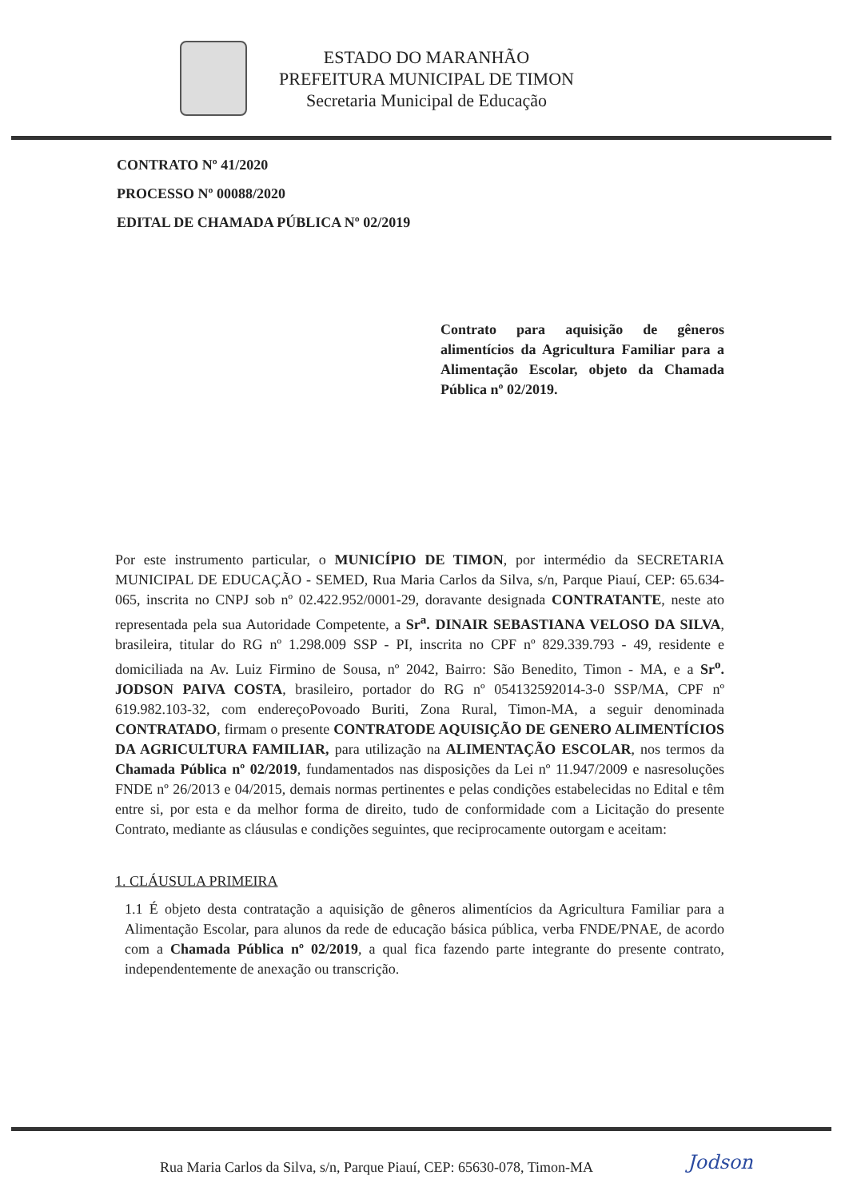ESTADO DO MARANHÃO
PREFEITURA MUNICIPAL DE TIMON
Secretaria Municipal de Educação
CONTRATO Nº 41/2020
PROCESSO Nº 00088/2020
EDITAL DE CHAMADA PÚBLICA Nº 02/2019
Contrato para aquisição de gêneros alimentícios da Agricultura Familiar para a Alimentação Escolar, objeto da Chamada Pública nº 02/2019.
Por este instrumento particular, o MUNICÍPIO DE TIMON, por intermédio da SECRETARIA MUNICIPAL DE EDUCAÇÃO - SEMED, Rua Maria Carlos da Silva, s/n, Parque Piauí, CEP: 65.634-065, inscrita no CNPJ sob nº 02.422.952/0001-29, doravante designada CONTRATANTE, neste ato representada pela sua Autoridade Competente, a Sr<sup>a</sup>. DINAIR SEBASTIANA VELOSO DA SILVA, brasileira, titular do RG nº 1.298.009 SSP - PI, inscrita no CPF nº 829.339.793 - 49, residente e domiciliada na Av. Luiz Firmino de Sousa, nº 2042, Bairro: São Benedito, Timon - MA, e a Sr<sup>o</sup>. JODSON PAIVA COSTA, brasileiro, portador do RG nº 054132592014-3-0 SSP/MA, CPF nº 619.982.103-32, com endereçoPovoado Buriti, Zona Rural, Timon-MA, a seguir denominada CONTRATADO, firmam o presente CONTRATODE AQUISIÇÃO DE GENERO ALIMENTÍCIOS DA AGRICULTURA FAMILIAR, para utilização na ALIMENTAÇÃO ESCOLAR, nos termos da Chamada Pública nº 02/2019, fundamentados nas disposições da Lei nº 11.947/2009 e nasresoluções FNDE nº 26/2013 e 04/2015, demais normas pertinentes e pelas condições estabelecidas no Edital e têm entre si, por esta e da melhor forma de direito, tudo de conformidade com a Licitação do presente Contrato, mediante as cláusulas e condições seguintes, que reciprocamente outorgam e aceitam:
1. CLÁUSULA PRIMEIRA
1.1 É objeto desta contratação a aquisição de gêneros alimentícios da Agricultura Familiar para a Alimentação Escolar, para alunos da rede de educação básica pública, verba FNDE/PNAE, de acordo com a Chamada Pública nº 02/2019, a qual fica fazendo parte integrante do presente contrato, independentemente de anexação ou transcrição.
Rua Maria Carlos da Silva, s/n, Parque Piauí, CEP: 65630-078, Timon-MA
Jodson